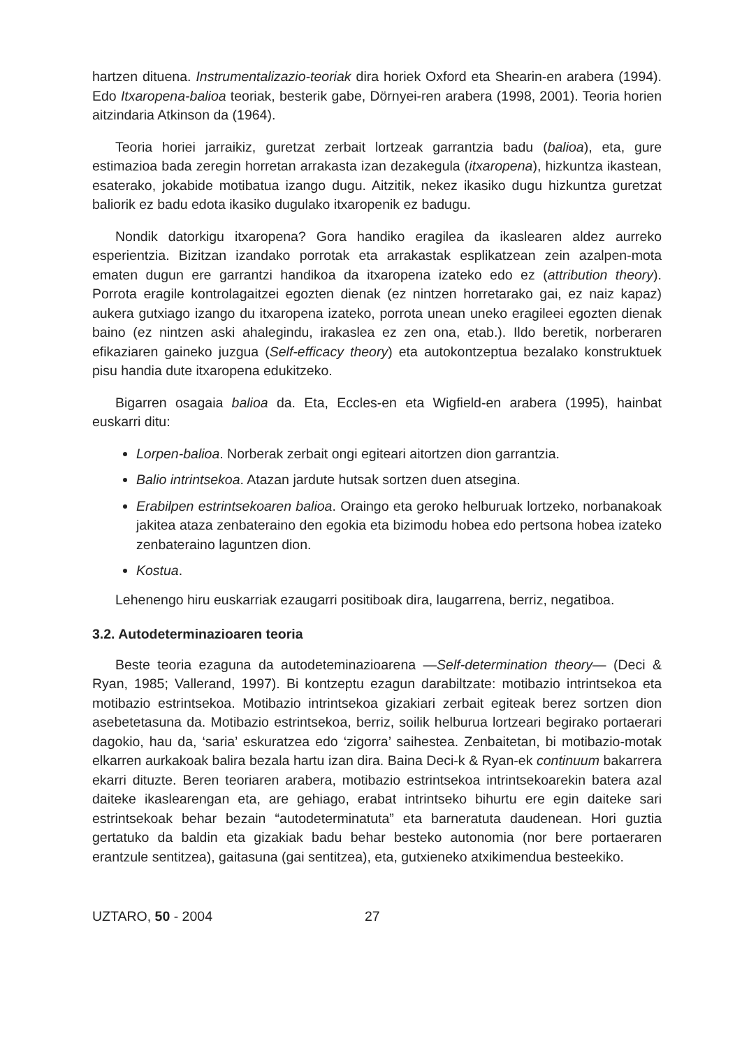hartzen dituena. Instrumentalizazio-teoriak dira horiek Oxford eta Shearin-en arabera (1994). Edo Itxaropena-balioa teoriak, besterik gabe, Dörnyei-ren arabera (1998, 2001). Teoria horien aitzindaria Atkinson da (1964).
Teoria horiei jarraikiz, guretzat zerbait lortzeak garrantzia badu (balioa), eta, gure estimazioa bada zeregin horretan arrakasta izan dezakegula (itxaropena), hizkuntza ikastean, esaterako, jokabide motibatua izango dugu. Aitzitik, nekez ikasiko dugu hizkuntza guretzat baliorik ez badu edota ikasiko dugulako itxaropenik ez badugu.
Nondik datorkigu itxaropena? Gora handiko eragilea da ikaslearen aldez aurreko esperientzia. Bizitzan izandako porrotak eta arrakastak esplikatzean zein azalpen-mota ematen dugun ere garrantzi handikoa da itxaropena izateko edo ez (attribution theory). Porrota eragile kontrolagaitzei egozten dienak (ez nintzen horretarako gai, ez naiz kapaz) aukera gutxiago izango du itxaropena izateko, porrota unean uneko eragileei egozten dienak baino (ez nintzen aski ahalegindu, irakaslea ez zen ona, etab.). Ildo beretik, norberaren efikaziaren gaineko juzgua (Self-efficacy theory) eta autokontzeptua bezalako konstruktuek pisu handia dute itxaropena edukitzeko.
Bigarren osagaia balioa da. Eta, Eccles-en eta Wigfield-en arabera (1995), hainbat euskarri ditu:
Lorpen-balioa. Norberak zerbait ongi egiteari aitortzen dion garrantzia.
Balio intrintsekoa. Atazan jardute hutsak sortzen duen atsegina.
Erabilpen estrintsekoaren balioa. Oraingo eta geroko helburuak lortzeko, norbanakoak jakitea ataza zenbateraino den egokia eta bizimodu hobea edo pertsona hobea izateko zenbateraino laguntzen dion.
Kostua.
Lehenengo hiru euskarriak ezaugarri positiboak dira, laugarrena, berriz, negatiboa.
3.2. Autodeterminazioaren teoria
Beste teoria ezaguna da autodeteminazioarena —Self-determination theory— (Deci & Ryan, 1985; Vallerand, 1997). Bi kontzeptu ezagun darabiltzate: motibazio intrintsekoa eta motibazio estrintsekoa. Motibazio intrintsekoa gizakiari zerbait egiteak berez sortzen dion asebetetasuna da. Motibazio estrintsekoa, berriz, soilik helburua lortzeari begirako portaerari dagokio, hau da, ‘saria’ eskuratzea edo ‘zigorra’ saihestea. Zenbaitetan, bi motibazio-motak elkarren aurkakoak balira bezala hartu izan dira. Baina Deci-k & Ryan-ek continuum bakarrera ekarri dituzte. Beren teoriaren arabera, motibazio estrintsekoa intrintsekoarekin batera azal daiteke ikaslearengan eta, are gehiago, erabat intrintseko bihurtu ere egin daiteke sari estrintsekoak behar bezain “autodeterminatuta” eta barneratuta daudenean. Hori guztia gertatuko da baldin eta gizakiak badu behar besteko autonomia (nor bere portaeraren erantzule sentitzea), gaitasuna (gai sentitzea), eta, gutxieneko atxikimendua besteekiko.
UZTARO, 50 - 2004 27